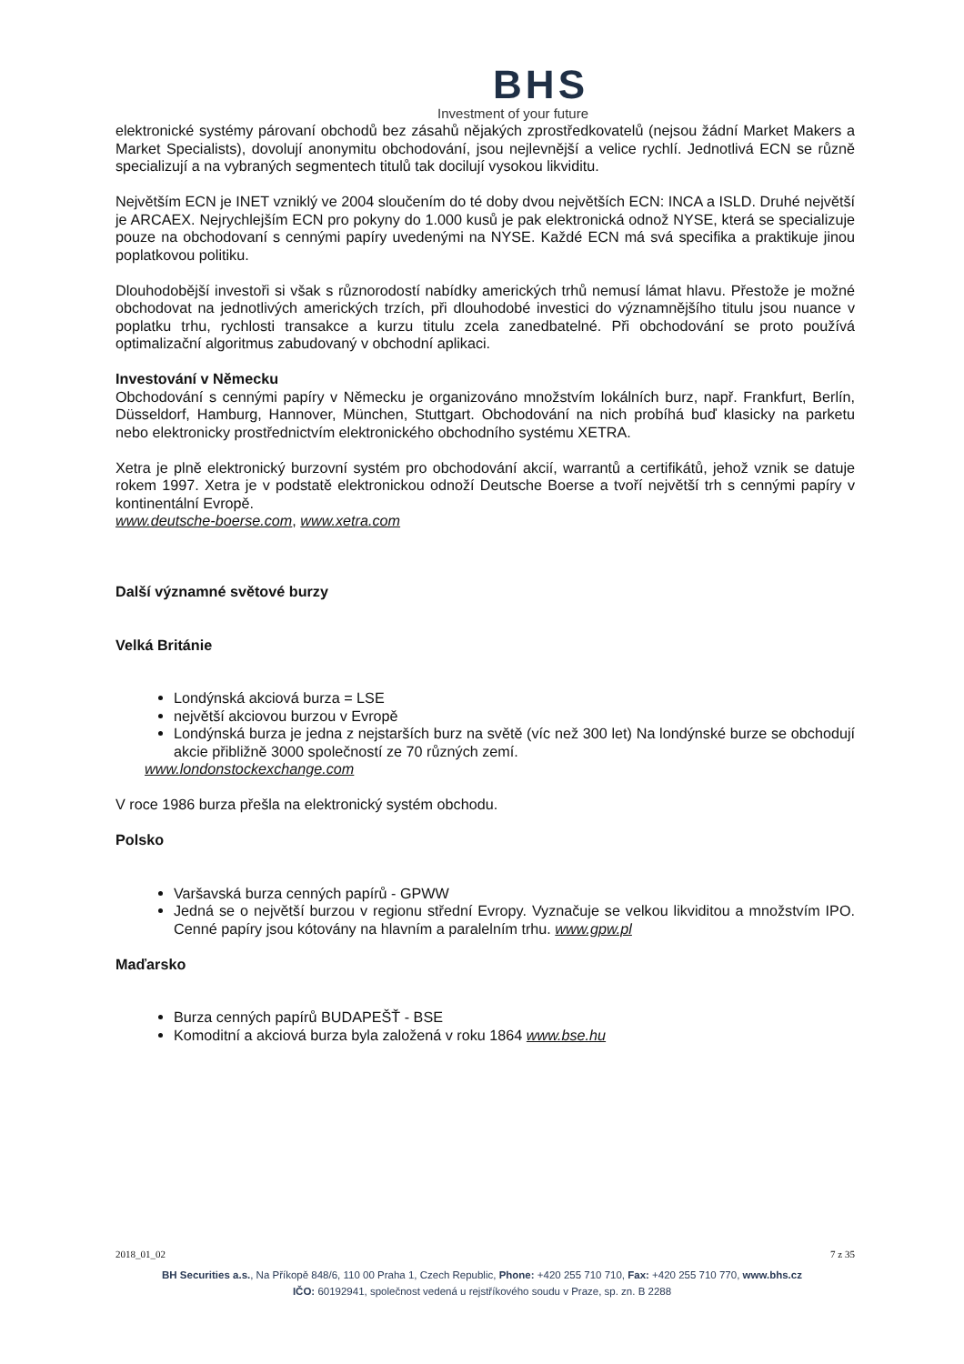BHS
Investment of your future
elektronické systémy párovaní obchodů bez zásahů nějakých zprostředkovatelů (nejsou žádní Market Makers a Market Specialists), dovolují anonymitu obchodování, jsou nejlevnější a velice rychlí. Jednotlivá ECN se různě specializují a na vybraných segmentech titulů tak docilují vysokou likviditu.
Největším ECN je INET vzniklý ve 2004 sloučením do té doby dvou největších ECN: INCA a ISLD. Druhé největší je ARCAEX. Nejrychlejším ECN pro pokyny do 1.000 kusů je pak elektronická odnož NYSE, která se specializuje pouze na obchodovaní s cennými papíry uvedenými na NYSE. Každé ECN má svá specifika a praktikuje jinou poplatkovou politiku.
Dlouhodobější investoři si však s různorodostí nabídky amerických trhů nemusí lámat hlavu. Přestože je možné obchodovat na jednotlivých amerických trzích, při dlouhodobé investici do významnějšího titulu jsou nuance v poplatku trhu, rychlosti transakce a kurzu titulu zcela zanedbatelné. Při obchodování se proto používá optimalizační algoritmus zabudovaný v obchodní aplikaci.
Investování v Německu
Obchodování s cennými papíry v Německu je organizováno množstvím lokálních burz, např. Frankfurt, Berlín, Düsseldorf, Hamburg, Hannover, München, Stuttgart. Obchodování na nich probíhá buď klasicky na parketu nebo elektronicky prostřednictvím elektronického obchodního systému XETRA.
Xetra je plně elektronický burzovní systém pro obchodování akcií, warrantů a certifikátů, jehož vznik se datuje rokem 1997. Xetra je v podstatě elektronickou odnoží Deutsche Boerse a tvoří největší trh s cennými papíry v kontinentální Evropě.
www.deutsche-boerse.com, www.xetra.com
Další významné světové burzy
Velká Británie
Londýnská akciová burza = LSE
největší akciovou burzou v Evropě
Londýnská burza je jedna z nejstarších burz na světě (víc než 300 let) Na londýnské burze se obchodují akcie přibližně 3000 společností ze 70 různých zemí.
www.londonstockexchange.com
V roce 1986 burza přešla na elektronický systém obchodu.
Polsko
Varšavská burza cenných papírů - GPWW
Jedná se o největší burzou v regionu střední Evropy. Vyznačuje se velkou likviditou a množstvím IPO. Cenné papíry jsou kótovány na hlavním a paralelním trhu. www.gpw.pl
Maďarsko
Burza cenných papírů BUDAPEŠŤ - BSE
Komoditní a akciová burza byla založená v roku 1864 www.bse.hu
2018_01_02 7 z 35
BH Securities a.s., Na Příkopě 848/6, 110 00 Praha 1, Czech Republic, Phone: +420 255 710 710, Fax: +420 255 710 770, www.bhs.cz
IČO: 60192941, společnost vedená u rejstříkového soudu v Praze, sp. zn. B 2288